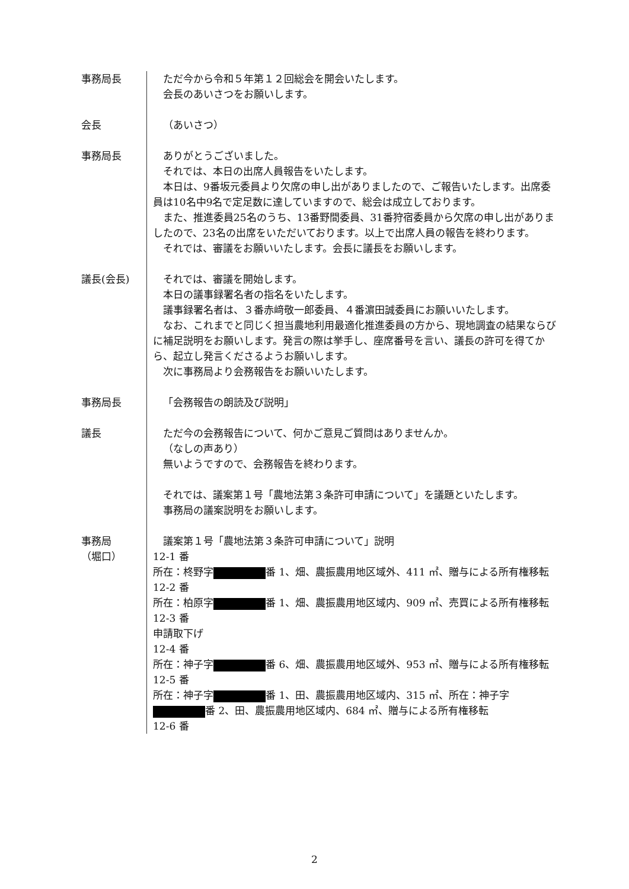事務局長 ただ今から令和５年第１２回総会を開会いたします。
会長のあいさつをお願いします。
会長 （あいさつ）
事務局長 ありがとうございました。
それでは、本日の出席人員報告をいたします。
本日は、9番坂元委員より欠席の申し出がありましたので、ご報告いたします。出席委員は10名中9名で定足数に達していますので、総会は成立しております。
また、推進委員25名のうち、13番野間委員、31番狩宿委員から欠席の申し出がありましたので、23名の出席をいただいております。以上で出席人員の報告を終わります。
それでは、審議をお願いいたします。会長に議長をお願いします。
議長(会長) それでは、審議を開始します。
本日の議事録署名者の指名をいたします。
議事録署名者は、３番赤﨑敬一郎委員、４番濵田誠委員にお願いいたします。
なお、これまでと同じく担当農地利用最適化推進委員の方から、現地調査の結果ならびに補足説明をお願いします。発言の際は挙手し、座席番号を言い、議長の許可を得てから、起立し発言くださるようお願いします。
次に事務局より会務報告をお願いいたします。
事務局長 「会務報告の朗読及び説明」
議長 ただ今の会務報告について、何かご意見ご質問はありませんか。
（なしの声あり）
無いようですので、会務報告を終わります。
それでは、議案第１号「農地法第３条許可申請について」を議題といたします。
事務局の議案説明をお願いします。
事務局
（堀口）
議案第１号「農地法第３条許可申請について」説明
12-1 番
所在：柊野字 番 1、畑、農振農用地区域外、411 ㎡、贈与による所有権移転
12-2 番
所在：柏原字 番 1、畑、農振農用地区域内、909 ㎡、売買による所有権移転
12-3 番
申請取下げ
12-4 番
所在：神子字 番 6、畑、農振農用地区域外、953 ㎡、贈与による所有権移転
12-5 番
所在：神子字 番 1、田、農振農用地区域内、315 ㎡、所在：神子字 番 2、田、農振農用地区域内、684 ㎡、贈与による所有権移転
12-6 番
2